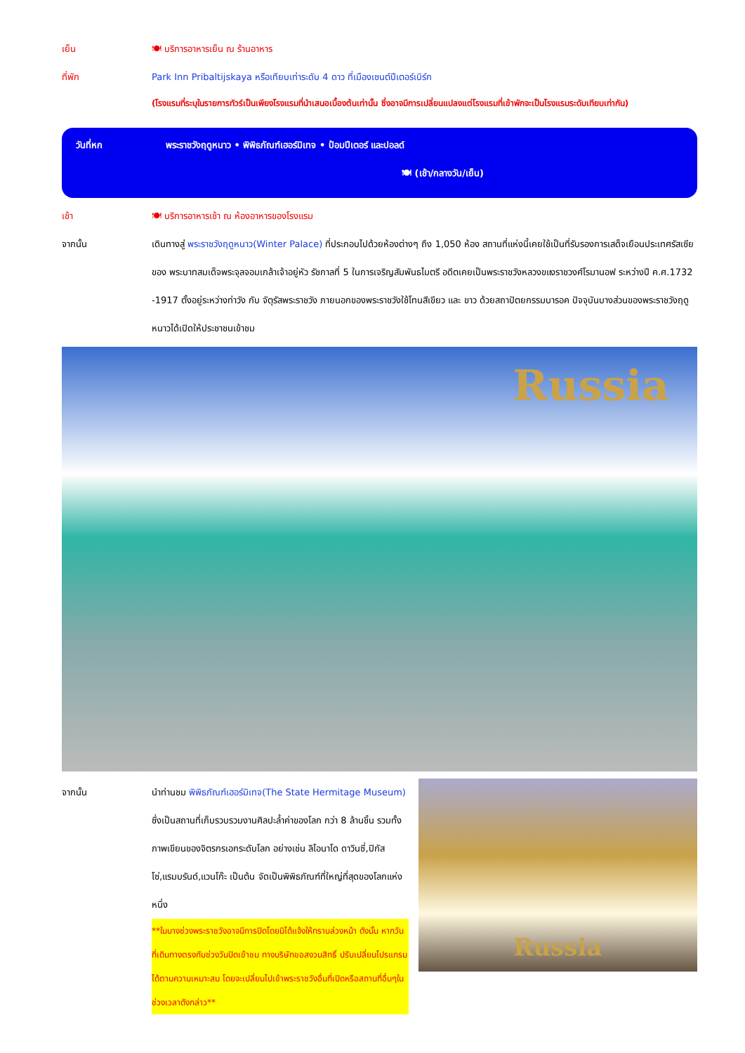เย็น 🍽 บริการอาหารเย็น ณ ร้านอาหาร
ที่พัก Park Inn Pribaltijskaya หรือเทียบเท่าระดับ 4 ดาว ที่เมืองเซนต์ปีเตอร์เบิร์ก
(โรงแรมที่ระบุในรายการทัวร์เป็นเพียงโรงแรมที่นำเสนอเบื้องต้นเท่านั้น ซึ่งอาจมีการเปลี่ยนแปลงแต่โรงแรมที่เข้าพักจะเป็นโรงแรมระดับเทียบเท่ากัน)
วันที่หก พระราชวังฤดูหนาว • พิพิธภัณฑ์เฮอร์มิเทจ • ป้อมปีเตอร์ และปอลด์
🍽 (เช้า/กลางวัน/เย็น)
เช้า 🍽 บริการอาหารเช้า ณ ห้องอาหารของโรงแรม
จากนั้น เดินทางสู่ พระราชวังฤดูหนาว(Winter Palace) ที่ประกอบไปด้วยห้องต่างๆ ถึง 1,050 ห้อง สถานที่แห่งนี้เคยใช้เป็นที่รับรองการเสด็จเยือนประเทศรัสเซียของ พระบาทสมเด็จพระจุลจอมเกล้าเจ้าอยู่หัว รัชกาลที่ 5 ในการเจริญสัมพันธไมตรี อดีตเคยเป็นพระราชวังหลวงขแงราชวงศ์โรมานอฟ ระหว่างปี ค.ศ.1732 -1917 ตั้งอยู่ระหว่างท่าวัง กับ จัตุรัสพระราชวัง ภายนอกของพระราชวังใช้โทนสีเขียว และ ขาว ด้วยสถาปัตยกรรมบารอค ปัจจุบันบางส่วนของพระราชวังฤดูหนาวได้เปิดให้ประชาชนเข้าชม
Russia
จากนั้น นำท่านชม พิพิธภัณฑ์เฮอร์มิเทจ(The State Hermitage Museum) ซึ่งเป็นสถานที่เก็บรวบรวมงานศิลปะล้ำค่าของโลก กว่า 8 ล้านชิ้น รวมทั้งภาพเขียนของจิตรกรเอกระดับโลก อย่างเช่น ลิโอนาโด ดาวินซี่,ปิกัสโซ่,แรมบรันด์,แวนโก๊ะ เป็นต้น จัดเป็นพิพิธภัณฑ์ที่ใหญ่ที่สุดของโลกแห่งหนึ่ง
**ในบางช่วงพระราชวังอาจมีการปิดโดยมิได้แจ้งให้ทราบล่วงหน้า ดังนั้น หากวันที่เดินทางตรงกับช่วงวันปิดเข้าชม ทางบริษัทขอสงวนสิทธิ์ ปรับเปลี่ยนโปรแกรมได้ตามความเหมาะสม โดยจะเปลี่ยนไปเข้าพระราชวังอื่นที่เปิดหรือสถานที่อื่นๆในช่วงเวลาดังกล่าว**
Russia